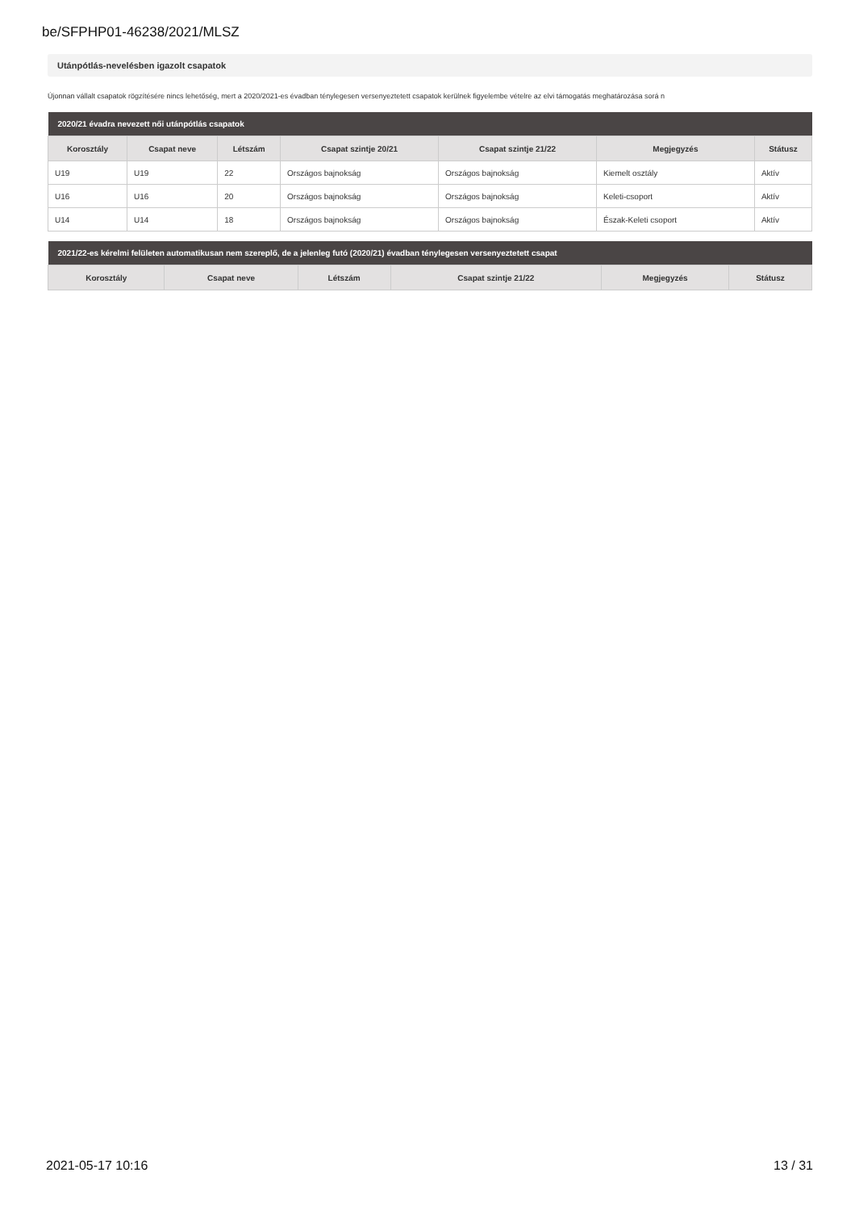be/SFPHP01-46238/2021/MLSZ
Utánpótlás-nevelésben igazolt csapatok
Újonnan vállalt csapatok rögzítésére nincs lehetőség, mert a 2020/2021-es évadban ténylegesen versenyeztetett csapatok kerülnek figyelembe vételre az elvi támogatás meghatározása sorá n
| 2020/21 évadra nevezett női utánpótlás csapatok | | | | | | |
| --- | --- | --- | --- | --- | --- | --- |
| Korosztály | Csapat neve | Létszám | Csapat szintje 20/21 | Csapat szintje 21/22 | Megjegyzés | Státusz |
| U19 | U19 | 22 | Országos bajnokság | Országos bajnokság | Kiemelt osztály | Aktív |
| U16 | U16 | 20 | Országos bajnokság | Országos bajnokság | Keleti-csoport | Aktív |
| U14 | U14 | 18 | Országos bajnokság | Országos bajnokság | Észak-Keleti csoport | Aktív |
| 2021/22-es kérelmi felületen automatikusan nem szereplő, de a jelenleg futó (2020/21) évadban ténylegesen versenyeztetett csapat | | | | | |
| --- | --- | --- | --- | --- | --- |
| Korosztály | Csapat neve | Létszám | Csapat szintje 21/22 | Megjegyzés | Státusz |
2021-05-17 10:16 13 / 31